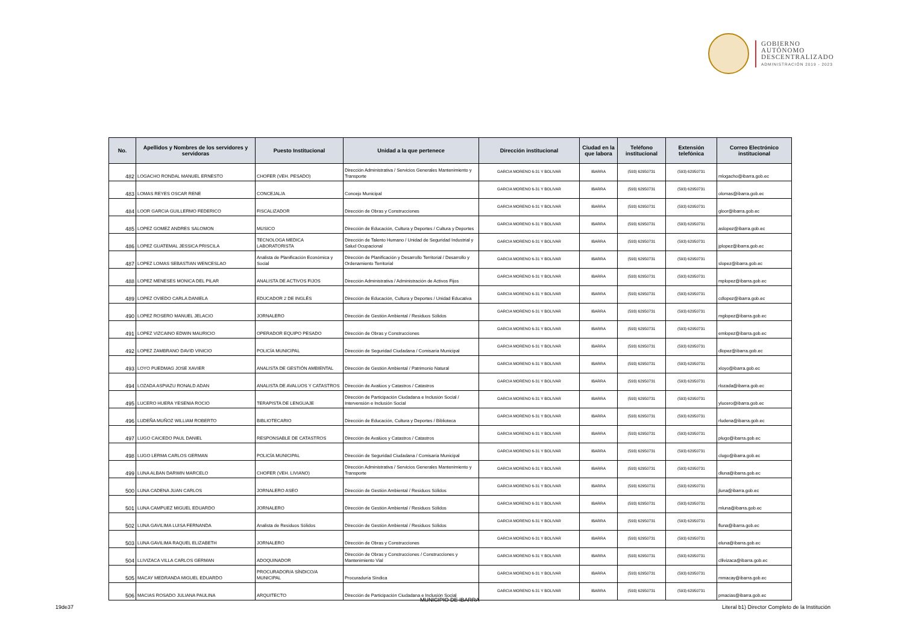GOBIERNO
AUTÓNOMO
DESCENTRALIZADO
ADMINISTRACIÓN 2019 - 2023
| No. | Apellidos y Nombres de los servidores y servidoras | Puesto Institucional | Unidad a la que pertenece | Dirección institucional | Ciudad en la que labora | Teléfono institucional | Extensión telefónica | Correo Electrónico institucional |
| --- | --- | --- | --- | --- | --- | --- | --- | --- |
| 482 | LOGACHO RONDAL MANUEL ERNESTO | CHOFER (VEH. PESADO) | Dirección Administrativa / Servicios Generales Mantenimiento y Transporte | GARCIA MORENO 6-31 Y BOLIVAR | IBARRA | (593) 62950731 | (593) 62950731 | mlogacho@ibarra.gob.ec |
| 483 | LOMAS REYES OSCAR RENE | CONCEJAL/A | Concejo Municipal | GARCIA MORENO 6-31 Y BOLIVAR | IBARRA | (593) 62950731 | (593) 62950731 | olomas@ibarra.gob.ec |
| 484 | LOOR GARCIA GUILLERMO FEDERICO | FISCALIZADOR | Dirección de Obras y Construcciones | GARCIA MORENO 6-31 Y BOLIVAR | IBARRA | (593) 62950731 | (593) 62950731 | gloor@ibarra.gob.ec |
| 485 | LOPEZ GOMEZ ANDRES SALOMON | MUSICO | Dirección de Educación, Cultura y Deportes / Cultura y Deportes | GARCIA MORENO 6-31 Y BOLIVAR | IBARRA | (593) 62950731 | (593) 62950731 | aslopez@ibarra.gob.ec |
| 486 | LOPEZ GUATEMAL JESSICA PRISCILA | TECNOLOGA MEDICA LABORATORISTA | Dirección de Talento Humano / Unidad de Seguridad Industrial y Salud Ocupacional | GARCIA MORENO 6-31 Y BOLIVAR | IBARRA | (593) 62950731 | (593) 62950731 | jplopez@ibarra.gob.ec |
| 487 | LOPEZ LOMAS SEBASTIAN WENCESLAO | Analista de Planificación Económica y Social | Dirección de Planificación y Desarrollo Territorial / Desarrollo y Ordenamiento Territorial | GARCIA MORENO 6-31 Y BOLIVAR | IBARRA | (593) 62950731 | (593) 62950731 | slopez@ibarra.gob.ec |
| 488 | LOPEZ MENESES MONICA DEL PILAR | ANALISTA DE ACTIVOS FIJOS | Dirección Administrativa / Administración de Activos Fijos | GARCIA MORENO 6-31 Y BOLIVAR | IBARRA | (593) 62950731 | (593) 62950731 | mplopez@ibarra.gob.ec |
| 489 | LOPEZ OVIEDO CARLA DANIELA | EDUCADOR 2 DE INGLÉS | Dirección de Educación, Cultura y Deportes / Unidad Educativa | GARCIA MORENO 6-31 Y BOLIVAR | IBARRA | (593) 62950731 | (593) 62950731 | cdlopez@ibarra.gob.ec |
| 490 | LOPEZ ROSERO MANUEL JELACIO | JORNALERO | Dirección de Gestión Ambiental / Residuos Sólidos | GARCIA MORENO 6-31 Y BOLIVAR | IBARRA | (593) 62950731 | (593) 62950731 | mglopez@ibarra.gob.ec |
| 491 | LOPEZ VIZCAINO EDWIN MAURICIO | OPERADOR EQUIPO PESADO | Dirección de Obras y Construcciones | GARCIA MORENO 6-31 Y BOLIVAR | IBARRA | (593) 62950731 | (593) 62950731 | emlopez@ibarra.gob.ec |
| 492 | LOPEZ ZAMBRANO DAVID VINICIO | POLICÍA MUNICIPAL | Dirección de Seguridad Ciudadana / Comisaría Municipal | GARCIA MORENO 6-31 Y BOLIVAR | IBARRA | (593) 62950731 | (593) 62950731 | dlopez@ibarra.gob.ec |
| 493 | LOYO PUEDMAG JOSE XAVIER | ANALISTA DE GESTIÓN AMBIENTAL | Dirección de Gestión Ambiental / Patrimonio Natural | GARCIA MORENO 6-31 Y BOLIVAR | IBARRA | (593) 62950731 | (593) 62950731 | xloyo@ibarra.gob.ec |
| 494 | LOZADA ASPIAZU RONALD ADAN | ANALISTA DE AVALUOS Y CATASTROS | Dirección de Avalúos y Catastros / Catastros | GARCIA MORENO 6-31 Y BOLIVAR | IBARRA | (593) 62950731 | (593) 62950731 | rlozada@ibarra.gob.ec |
| 495 | LUCERO HUERA YESENIA ROCIO | TERAPISTA DE LENGUAJE | Dirección de Participación Ciudadana e Inclusión Social / Intervensión e Inclusión Social | GARCIA MORENO 6-31 Y BOLIVAR | IBARRA | (593) 62950731 | (593) 62950731 | ylucero@ibarra.gob.ec |
| 496 | LUDEÑA MUÑOZ WILLIAM ROBERTO | BIBLIOTECARIO | Dirección de Educación, Cultura y Deportes / Biblioteca | GARCIA MORENO 6-31 Y BOLIVAR | IBARRA | (593) 62950731 | (593) 62950731 | rludena@ibarra.gob.ec |
| 497 | LUGO CAICEDO PAUL DANIEL | RESPONSABLE DE CATASTROS | Dirección de Avalúos y Catastros / Catastros | GARCIA MORENO 6-31 Y BOLIVAR | IBARRA | (593) 62950731 | (593) 62950731 | plugo@ibarra.gob.ec |
| 498 | LUGO LERMA CARLOS GERMAN | POLICÍA MUNICIPAL | Dirección de Seguridad Ciudadana / Comisaría Municipal | GARCIA MORENO 6-31 Y BOLIVAR | IBARRA | (593) 62950731 | (593) 62950731 | clugo@ibarra.gob.ec |
| 499 | LUNA ALBAN DARWIN MARCELO | CHOFER (VEH. LIVIANO) | Dirección Administrativa / Servicios Generales Mantenimiento y Transporte | GARCIA MORENO 6-31 Y BOLIVAR | IBARRA | (593) 62950731 | (593) 62950731 | dluna@ibarra.gob.ec |
| 500 | LUNA CADENA JUAN CARLOS | JORNALERO ASEO | Dirección de Gestión Ambiental / Residuos Sólidos | GARCIA MORENO 6-31 Y BOLIVAR | IBARRA | (593) 62950731 | (593) 62950731 | jluna@ibarra.gob.ec |
| 501 | LUNA CAMPUEZ MIGUEL EDUARDO | JORNALERO | Dirección de Gestión Ambiental / Residuos Sólidos | GARCIA MORENO 6-31 Y BOLIVAR | IBARRA | (593) 62950731 | (593) 62950731 | mluna@ibarra.gob.ec |
| 502 | LUNA GAVILIMA LUISA FERNANDA | Analista de Residuos Sólidos | Dirección de Gestión Ambiental / Residuos Sólidos | GARCIA MORENO 6-31 Y BOLIVAR | IBARRA | (593) 62950731 | (593) 62950731 | fluna@ibarra.gob.ec |
| 503 | LUNA GAVILIMA RAQUEL ELIZABETH | JORNALERO | Dirección de Obras y Construcciones | GARCIA MORENO 6-31 Y BOLIVAR | IBARRA | (593) 62950731 | (593) 62950731 | eluna@ibarra.gob.ec |
| 504 | LLIVIZACA VILLA CARLOS GERMAN | ADOQUINADOR | Dirección de Obras y Construcciones / Construcciones y Mantenimiento Vial | GARCIA MORENO 6-31 Y BOLIVAR | IBARRA | (593) 62950731 | (593) 62950731 | cllivizaca@ibarra.gob.ec |
| 505 | MACAY MEDRANDA MIGUEL EDUARDO | PROCURADOR/A SÍNDICO/A MUNICIPAL | Procuraduría Síndica | GARCIA MORENO 6-31 Y BOLIVAR | IBARRA | (593) 62950731 | (593) 62950731 | mmacay@ibarra.gob.ec |
| 506 | MACIAS ROSADO JULIANA PAULINA | ARQUITECTO | Dirección de Participación Ciudadana e Inclusión Social | GARCIA MORENO 6-31 Y BOLIVAR | IBARRA | (593) 62950731 | (593) 62950731 | pmacias@ibarra.gob.ec |
MUNICIPIO DE IBARRA
19de37
Literal b1) Director Completo de la Institución